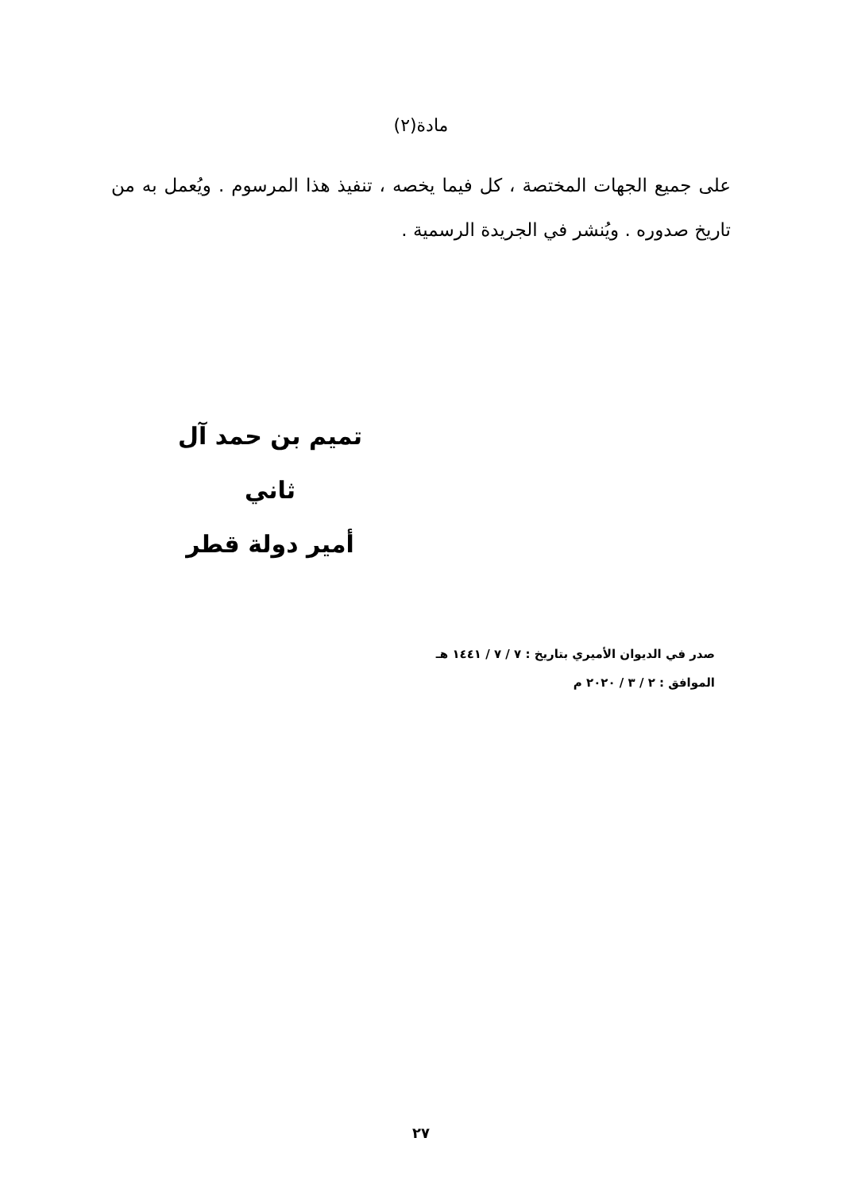مادة(٢)
على جميع الجهات المختصة ، كل فيما يخصه ، تنفيذ هذا المرسوم . ويُعمل به من تاريخ صدوره . ويُنشر في الجريدة الرسمية .
تميم بن حمد آل ثاني
أمير دولة قطر
صدر في الديوان الأميري بتاريخ : ٧ / ٧ / ١٤٤١ هـ
الموافق : ٢ / ٣ / ٢٠٢٠ م
٢٧